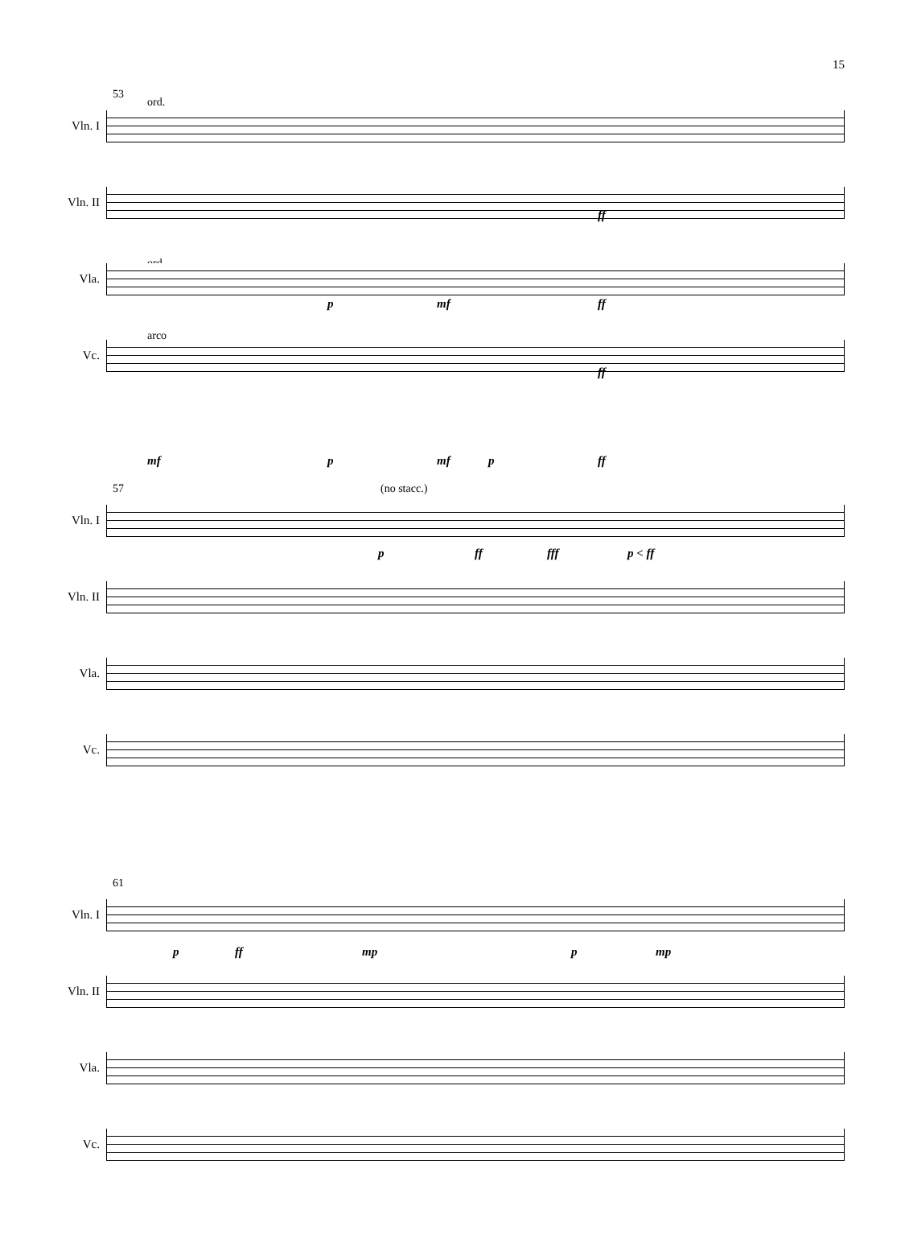15
53
ord.
Vln. I
Vln. II
ord.
Vla.
arco
Vc.
ff
p mf ff
ff
mf p mf p ff
57 (no stacc.)
Vln. I
Vln. II
Vla.
Vc.
p ff fff p < ff
61
Vln. I
Vln. II
Vla.
Vc.
p ff mp p mp